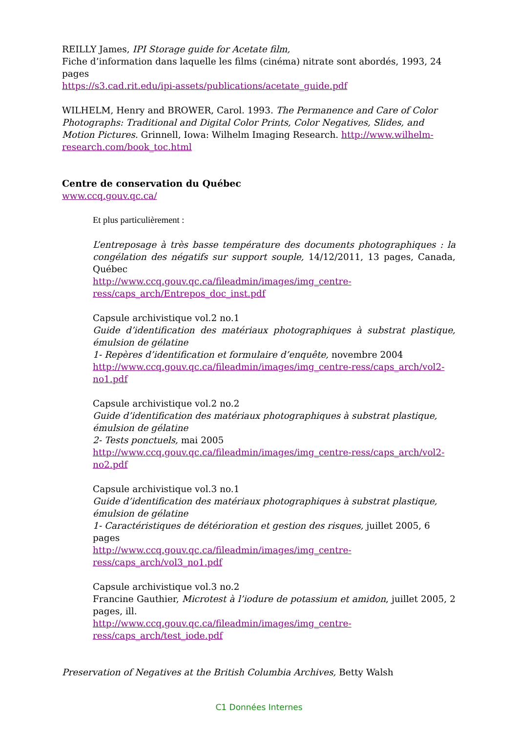REILLY James, IPI Storage guide for Acetate film,
Fiche d’information dans laquelle les films (cinéma) nitrate sont abordés, 1993, 24 pages
https://s3.cad.rit.edu/ipi-assets/publications/acetate_guide.pdf
WILHELM, Henry and BROWER, Carol. 1993. The Permanence and Care of Color Photographs: Traditional and Digital Color Prints, Color Negatives, Slides, and Motion Pictures. Grinnell, Iowa: Wilhelm Imaging Research. http://www.wilhelm-research.com/book_toc.html
Centre de conservation du Québec
www.ccq.gouv.qc.ca/
Et plus particulièrement :
L’entreposage à très basse température des documents photographiques : la congélation des négatifs sur support souple, 14/12/2011, 13 pages, Canada, Québec
http://www.ccq.gouv.qc.ca/fileadmin/images/img_centre-ress/caps_arch/Entrepos_doc_inst.pdf
Capsule archivistique vol.2 no.1
Guide d’identification des matériaux photographiques à substrat plastique, émulsion de gélatine
1- Repères d’identification et formulaire d’enquête, novembre 2004
http://www.ccq.gouv.qc.ca/fileadmin/images/img_centre-ress/caps_arch/vol2-no1.pdf
Capsule archivistique vol.2 no.2
Guide d’identification des matériaux photographiques à substrat plastique, émulsion de gélatine
2- Tests ponctuels, mai 2005
http://www.ccq.gouv.qc.ca/fileadmin/images/img_centre-ress/caps_arch/vol2-no2.pdf
Capsule archivistique vol.3 no.1
Guide d’identification des matériaux photographiques à substrat plastique, émulsion de gélatine
1- Caractéristiques de détérioration et gestion des risques, juillet 2005, 6 pages
http://www.ccq.gouv.qc.ca/fileadmin/images/img_centre-ress/caps_arch/vol3_no1.pdf
Capsule archivistique vol.3 no.2
Francine Gauthier, Microtest à l’iodure de potassium et amidon, juillet 2005, 2 pages, ill.
http://www.ccq.gouv.qc.ca/fileadmin/images/img_centre-ress/caps_arch/test_iode.pdf
Preservation of Negatives at the British Columbia Archives, Betty Walsh
C1 Données Internes